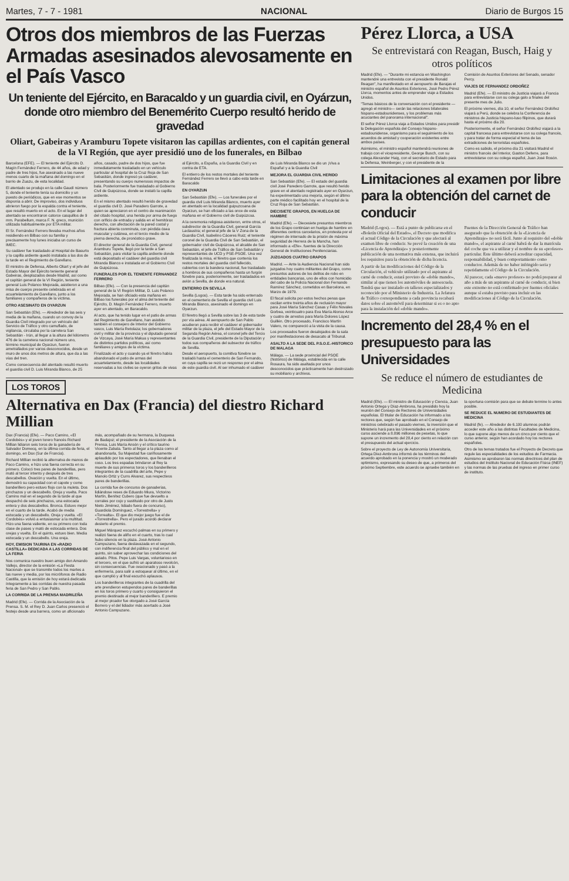Martes, 7 - 7 - 1981 NACIONAL Diario de Burgos 15
Otros dos miembros de las Fuerzas Armadas asesinados alevosamente en el País Vasco
Un teniente del Ejército, en Baracaldo y un guardia civil, en Oyárzun, donde otro miembro del Benemérito Cuerpo resultó herido de gravedad
Oliart, Gabeiras y Aramburu Topete visitaron las capillas ardientes, con el capitán general de la VI Región, que ayer presidió uno de los funerales, en Bilbao
Barcelona (EFE). — El teniente del Ejército D. Magín Fernández Ferrero, de 44 años, de edad y padre de tres hijos, fue asesinado a las nueve menos cuarto de la mañana del domingo en el barrio de Zuazu, de esta localidad.
El atentado se produjo en la calle Gaudí número 5, donde el teniente tenía su domicilio y un puesto de periódicos, que en ese momentos se disponía a abrir. De improviso, dos individuos abrieron fuego por la espalda contra el teniente, que resultó muerto en el acto. En el lugar del atentado se encontraron catorce casquillos de 9 mm. Parabellum, marca F. N. greco, munición utilizada habitualmente por ETA militar.
El Sr. Fernández Ferrero llevaba muchos años residiendo en Bilbao con su familia y precisamente hoy lunes iniciaba un curso de IMEC.
Su cadáver fue trasladado al Hospital de Basurto y la capilla ardiente quedó instalada a las dos de la tarde en el Regimiento de Garellano.
El ministro de Defensa, Alberto Oliart y el jefe del Estado Mayor del Ejército teniente general Gabeiras, desplazados desde Madrid, así como el capitán general de la VI Región, teniente general Luis Polanco Mejorada, asistieron a una misa de cuerpo presente celebrada en el acuartelamiento de Garellano, junto a los familiares y compañeros de la víctima.
OTRO ASESINATO EN OYARZUN
San Sebastián (Efe). — Alrededor de las seis y media de la mañana, cuando un convoy de la Guardia Civil integrado por un vehículo del Servicio de Tráfico y otro camuflado, de vigilancia, circulaba por la carretera San Sebastián - Irún, al llegar a la altura del kilómetro 476 de la carretera nacional número uno, término municipal de Oyarzun, fueron ametrallados por varios desconocidos, desde un muro de unos dos metros de altura, que da a las vías del tren.
Como consecuencia del atentado resultó muerto el guardia civil D. Luis Miranda Blanco, de 25 años, casado, padre de dos hijos, que fue inmediatamente trasladado en un vehículo particular al hospital de la Cruz Roja de San Sebastián, donde ingresó ya cadáver, presentando su cuerpo numerosos impactos de bala. Posteriormente fue trasladado al Gobierno Civil de Guipúzcoa, donde se instaló la capilla ardiente.
En el mismo atentado resultó herido de gravedad el guardia civil D. José Paradero Garrote, a quien se apreciaron en el centro de reanimación del citado hospital, una herida por arma de fuego con orificio de entrada y salida en el hemitórax derecho, con afectación de la pared costal y fractura abierta conminuta, con pérdida ósea muscular y cutánea, en el tercio medio de la pierna derecha, de pronóstico grave.
El director general de la Guardia Civil, general Aramburu Topete, llegó por la tarde a San Sebastián, para visitar la capilla ardiente donde está depositado el cadáver del guardia civil Miranda Blanco e instalada en el Gobierno Civil de Guipúzcoa.
FUNERALES POR EL TENIENTE FERNANDEZ FERRERO
Bilbao (Efe). — Con la presencia del capitán general de la VI Región Militar, D. Luis Polanco Mejorada, se han oficiado esta mañana en Bilbao los funerales por el alma del teniente del Ejército, D. Magín Fernández Ferrero, muerto ayer en atentado, en Baracaldo.
Al acto, que ha tenido lugar en el patio de armas del Regimiento de Garellano, han asistido también el consejero de Interior del Gobierno vasco, Luis María Retolaza; los gobernadores civil y militar de la provincia y el diputado general de Vizcaya, José María Makua y representantes de distintos partidos políticos, así como familiares y amigos de la víctima.
Finalizado el acto y cuando ya el féretro había abandonado el patio de armas del acuartelamiento, desde las localidades reservadas a los civiles se oyeron gritos de vivas al Ejército, a España, a la Guardia Civil y en contra de ETA.
El entierro de los restos mortales del teniente Fernández Ferrero se llevó a cabo esta tarde en Baracaldo
EN OYARZUN
San Sebastián (Efe). — Los funerales por el guardia civil Luis Miranda Blanco, muerto ayer en atentado en la localidad guipuzcoana de Oyarzun, se han oficiado a las once de esta mañana en el Gobierno civil de Guipúzcoa.
A la ceremonia religiosa asistieron, entre otros, el subdirector de la Guardia Civil, general García Laclaustra; el general jefe de la V Zona de la Guardia Civil, Isabelino Cáceres Ruiz; el teniente coronel de la Guardia Civil de San Sebastián, el gobernador civil de Guipúzcoa, el alcalde de San Sebastián, el jefe de Tráfico de San Sebastián y representantes de UCD y PSE-PSOE. Una vez finalizada la misa, el féretro que contenía los restos mortales del guardia civil fallecido, cubiertos con la bandera nacional, fue trasladado a hombros de sus compañeros hasta un furgón fúnebre para, posteriormente, ser trasladados en avión a Sevilla, de donde era natural.
ENTIERRO EN SEVILLA
Sevilla (Logos). — Esta tarde ha sido enterrado en el cementerio de Sevilla el guardia civil Luis Miranda Blanco, asesinado el domingo en Oyarzun.
El féretro llegó a Sevilla sobre las 3 de esta tarde por vía aérea. Al aeropuerto de San Pablo acudieron para recibir el cadáver el gobernador militar de la plaza, el jefe del Estado Mayor de la Segunda Región Aérea, el coronel jefe del Tercio de la Guardia Civil, presidente de la Diputación y todos sus compañeros del subsector de tráfico de Sevilla.
Desde el aeropuerto, la comitiva fúnebre se trasladó hasta el cementerio de San Fernando, en cuya capilla se rezó un responso por el alma de este guardia civil. Al ser inhumado el cadáver de Luis Miranda Blanco se dio un ¡Viva a España! y a la Guardia Civil
MEJORA EL GUARDIA CIVIL HERIDO
San Sebastián (Efe). — El estado del guardia civil José Paredero Garrote, que resultó herido grave en el atentado registrado ayer en Oyarzun, ha experimentado una mejoría, según el último parte médico facilitado hoy en el hospital de la Cruz Roja de San Sebastián.
DIECISIETE GRAPOS, EN HUELGA DE HAMBRE
Madrid (Efe). — Diecesiete presuntos miembros de los Grapo continúan en huelga de hambre en diferentes centros carcelarios, en protesta por el régimen de internado de la prisión de máxima seguridad de Herrera de la Mancha, han informado a «Efe». fuentes de la Dirección General de Instituciones Penitenciarias.
JUZGADOS CUATRO GRAPOS
Madrid. — Ante la Audiencia Nacional han sido juzgados hoy cuatro militantes del Grapo, como presuntos autores de los delitos de robo en entidades bancarias, uno de ellos con homicidio del cabo de la Policía Nacional don Fernando Ramírez Sánchez, cometidos en Barcelona, en Marzo de 1979.
El fiscal solicita por estos hechos penas que oscilan entre treinta años de reclusión mayor para José María Sánchez Casas y Félix Novales Gorbea, veinticuatro para Eva María Alonso Arce y cuatro de arrestos para María Dolores López Guillén. Otro procesado, Francisco Martín Valero, no compareció a la vista de la causa.
Los procesados fueron desalojados de la sala por manifestaciones de desacato al Tribunal.
ASALTO A LA SEDE DEL P.S.O.E.-HISTORICO DE MALAGA
Málaga. — La sede provincial del PSOE (histórico) de Málaga, establecida en la calle Rosaura, ha sido asaltada por unos desconocidos que prácticamente han destrozado su mobiliario y archivos.
LOS TOROS
Alternativa en Dax (Francia) del diestro Richard Millian
Dax (Francia) (Efe). — Paco Camino, «El Cordobés» y el joven torero francés Richard Millian lidiaron seis toros de la ganadería de Salvador Domecq, en la última corrida de feria, el domingo, en Dax (Sur de Francia).
Richard Millian recibió la alternatva de manos de Paco Camino, e hizo una faena correcta en su primero. Colocó tres pares de banderillas, pero mató al tercer intento y después de tres descabellos. Ovación y vuelta. En el último, demostró su capacidad con el capote y como banderillero pero estuvo flojo con la muleta. Dos pinchazos y un descabello. Oreja y vuelta. Paco Camino mal en el segundo de la tarde al que despachó de seis pinchazos, una estocada entera y dos descabellos. Bronca. Estuvo mejor en el cuarto de la tarde. Acabó de media estocada y un descabello. Oreja y vuelta. «El Cordobés» volvió a entusiasmar a la multitud. Hizo una faena valiente, en su primero con toda clase de pases y mató de estocada entera. Dos orejas y vuelta. En el quinto, estuvo bien. Media estocada y un descabello. Una oreja.
HOY, EMISION TAURINA EN «RADIO CASTILLA» DEDICADA A LAS CORRIDAS DE LA FERIA
Nos comunica nuestro buen amigo don Amando Vallejo, director de la emisión «La Fiesta Nacional» que se transmite todos los martes a las nueve y media, por los micrófonos de Radio Castilla, que la emisión de hoy estará dedicada íntegramente a las corridas de nuestra pasada feria de San Pedro y San Pablo.
LA CORRIDA DE LA PRENSA MADRILEÑA
Madrid (Efe). — Corrida de la Asociación de la Prensa. S. M. el Rey D. Juan Carlos presenció el festejo desde una barrera, como un aficionado más, acompañado de su hermana, la Duquesa de Badajoz; el presidente de la Asociación de la Prensa, Luis María Ansón y el crítico taurino Vicente Zabala. Tanto al llegar a la plaza como al abandonarla, Su Majestad fue cariñosamente aplaudido por los espectadores, que llenaban el coso. Los tres espadas brindaron al Rey la muerte de sus primeros toros y los banderilleros integrantes de la cuadrilla del arte, Pepe y Manolo Ortiz y Curro Alvarez, sus respectivos pares de banderillas.
La corrida fue de concurso de ganaderías, lidiándose reses de Eduardo Miura, Victorino Martín, Benítez Cubero (que fue devuelto a corrales por cojo y sustituido por otro de Justo Nieto Jiménez, lidiado fuera de concurso), Guardiola Domínguez, «Torrestrella» y «Torrealta». El que dio mejor juego fue el de «Torrestrella». Pero el jurado acordó declarar desierto el premio.
Miguel Márquez escuchó palmas en su primero y realizó faena de aliño en el cuarto, tras lo cual hubo silencio en la plaza. José Antonio Campuzano, faena deslavazada en el segundo, con indiferencia final del público y mal en el quinto, sin saber aprovechar las condiciones del astado. Pitos. Pepe Luis Vargas, voluntarioso en el tercero, en el que sufrió un aparatoso revolcón, sin consecuencias. Fue ovacionado y pasó a la enfermería, para salir a estoquear al último, en el que cumplió y al final escuchó aplausos.
Los banderilleros integrantes de la cuadrilla del arte prendieron estupendos pares de banderillas en los toros primero y cuarto y consiguieron el premio destinado al mejor banderillero. E premio al mejor picador fue otorgado a José García Borrero y el del lidiador más acertado a José Antonio Campuzano.
Pérez Llorca, a USA
Se entrevistará con Reagan, Busch, Haig y otros políticos
Madrid (Efe). — "Durante mi estancia en Washington mantendré una entrevista con el presidente Ronald Reagan", ha manifestado en el aeropuerto de Barajas el ministro español de Asuntos Exteriores, José Pedro Pérez Llorca, momentos antes de emprender viaje a Estados Unidos.
"Temas básicos de la conversación con el presidente —agregó el ministro— serán las relaciones bilaterales hispano-estadounidenses, y los problemas más acuciantes del panorama internacional".
El señor Pérez Llorca viaja a Estados Unidos para presidir la Delegación española del Consejo hispano-estadounidense, organismo para el seguimiento de los acuerdos de amistad y cooperación existentes entre ambos países.
Asimismo, el ministro español mantendrá reuniones de trabajo con el vicepresidente, George Busch, con su colega Alexander Haig, con el secretario de Estado para la Defensa, Weinberger, y con el presidente de la Comisión de Asuntos Exteriores del Senado, senador Percy.
VIAJES DE FERNANDEZ ORDOÑEZ
Madrid (Efe). — El ministro de Justicia viajará a Francia para entrevistarse con su colega galo a finales del presente mes de Julio.
El próximo viernes, día 10, el señor Fernández Ordóñez viajará a Perú, donde se celebra la Conferencia de ministros de Justicia hispano-luso filipinos, que durará hasta el próximo día 20.
Posteriormente, el señor Fernández Ordóñez viajará a la capital francesa para entrevistarse con su colega francés, y para tratar de forma especial el tema de las extradiciones de terroristas españoles.
Como es sabido, el próximo día 21 visitará Madrid el ministro francés del Interior, Gaston Deferre, para entrevistarse con su colega español, Juan José Rosón.
Limitaciones al examen por libre para la obtención del carnet de conducir
Madrid (Logos). — Está a punto de publicarse en el «Boletín Oficial del Estado», el Decreto que modifica el actual Código de la Circulación y que afectará al examen libre de conducir. Se prevé la creación de una «Licencia de Aprendizaje» y posteriormente publicación de una normativa más extensa, que incluirá los requisitos para la obtención de dicha licencia.
A partir de las modificaciones del Código de la Circulación, el vehículo utilizado por el aspirante al carné de conducir, estará provisto de «doble mando», similar al que tienen los automóviles de autoescuela. Tendrá que ser instalado en talleres especializados y reconocido por el Ministerio de Industria. La Jefatura de Tráfico correspondiente a cada provincia recabará datos sobre el automóvil para determinar si es o no apto para la instalación del «doble mando».
Fuentes de la Dirección General de Tráfico han asegurado que la obtención de la «Licencia de Aprendizaje» no será fácil. Junto al requisito del «doble mando», el aspirante al carné habrá de dar la matrícula del coche que va a utilizar y el nombre de su «profesor» particular. Este último deberá acreditar capacidad, responsabilidad, y buen comportamiento como conductor. Además de no haber infringido seria y repetidamente el Código de la Circulación.
Al parecer, cada «nuevo profesor» no podrá preparar al año a más de un aspirante al carné de conducir, si bien este extremo no está confirmado por fuentes oficiales aunque sí estaba previsto para incluir en las modificaciones al Código de la Circulación.
Incremento del 28,4 % en el presupuesto para las Universidades
Se reduce el número de estudiantes de Medicina
Madrid (Efe). — El ministro de Educación y Ciencia, Juan Antonio Ortega y Díaz-Ambrona, ha presidido hoy la reunión del Consejo de Rectores de Universidades españolas. El titular de Educación ha informado a los rectores que, según fue aprobado en el Consejo de ministros celebrado el pasado viernes, la inversión que el Ministerio hará para las Universidades en el próximo curso asciende a 8.896 millones de pesetas, lo que supone un incremento del 28,4 por ciento en relación con el presupuesto del actual ejercicio.
Sobre el proyecto de Ley de Autonomía Universitaria, Ortega Díez-Ambrona informó de los términos del acuerdo aprobado en la ponencia y mostró un moderado optimismo, expresando su deseo de que, a primeros del próximo Septiembre, este acuerdo se apruebe también en la oportuna comisión para que se debate termine lo antes posible.
SE REDUCE EL NUMERO DE ESTUDIANTES DE MEDICINA
Madrid (fe). — Alrededor de 6.100 alumnos podrán acceder este año a las distintas Facultades de Medicina, lo que supone algo menos de un cinco por ciento que el curso anterior, según han acordado hoy los rectores españoles.
Otro de los temas tratados fue el Proyecto de Decreto que regule las especialidades de los estudios de Farmacia. Asimismo se aprobaron las normas directrices del plan de estudios del Instituto Nacional de Educación Física (INEF) y las normas de las pruebas del ingreso en primer curso de instituto.